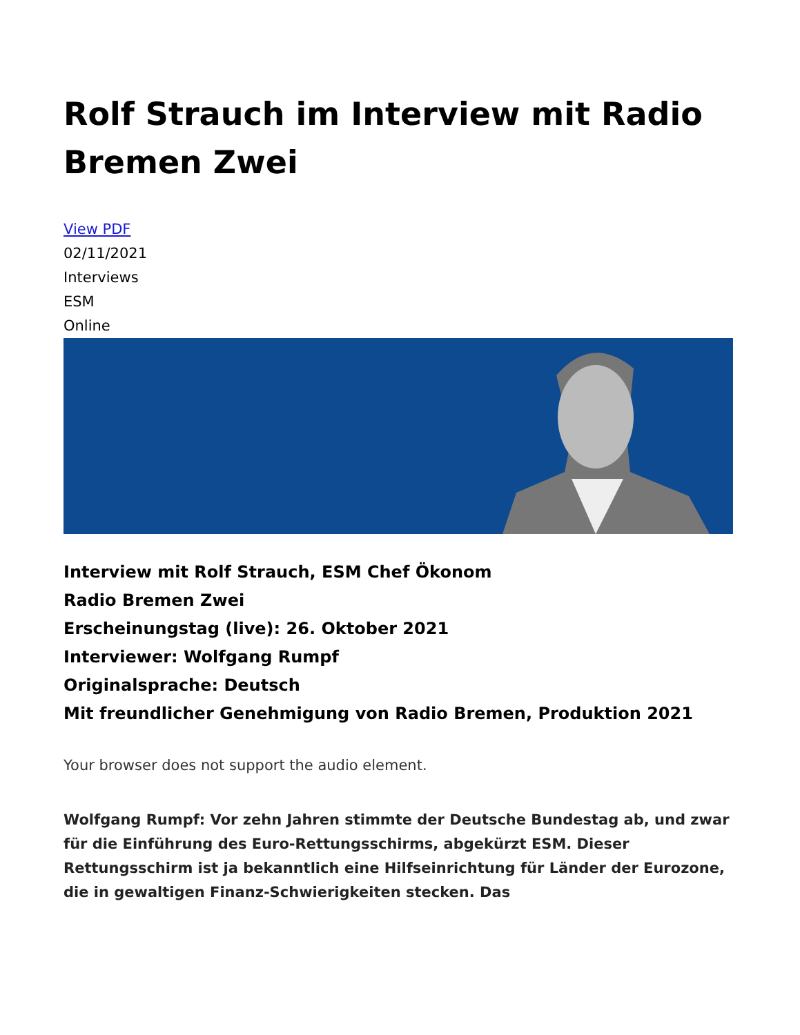Rolf Strauch im Interview mit Radio Bremen Zwei
View PDF
02/11/2021
Interviews
ESM
Online
Interview mit Rolf Strauch, ESM Chef Ökonom
Radio Bremen Zwei
Erscheinungstag (live): 26. Oktober 2021
Interviewer: Wolfgang Rumpf
Originalsprache: Deutsch
Mit freundlicher Genehmigung von Radio Bremen, Produktion 2021
Your browser does not support the audio element.
Wolfgang Rumpf: Vor zehn Jahren stimmte der Deutsche Bundestag ab, und zwar für die Einführung des Euro-Rettungsschirms, abgekürzt ESM. Dieser Rettungsschirm ist ja bekanntlich eine Hilfseinrichtung für Länder der Eurozone, die in gewaltigen Finanz-Schwierigkeiten stecken. Das